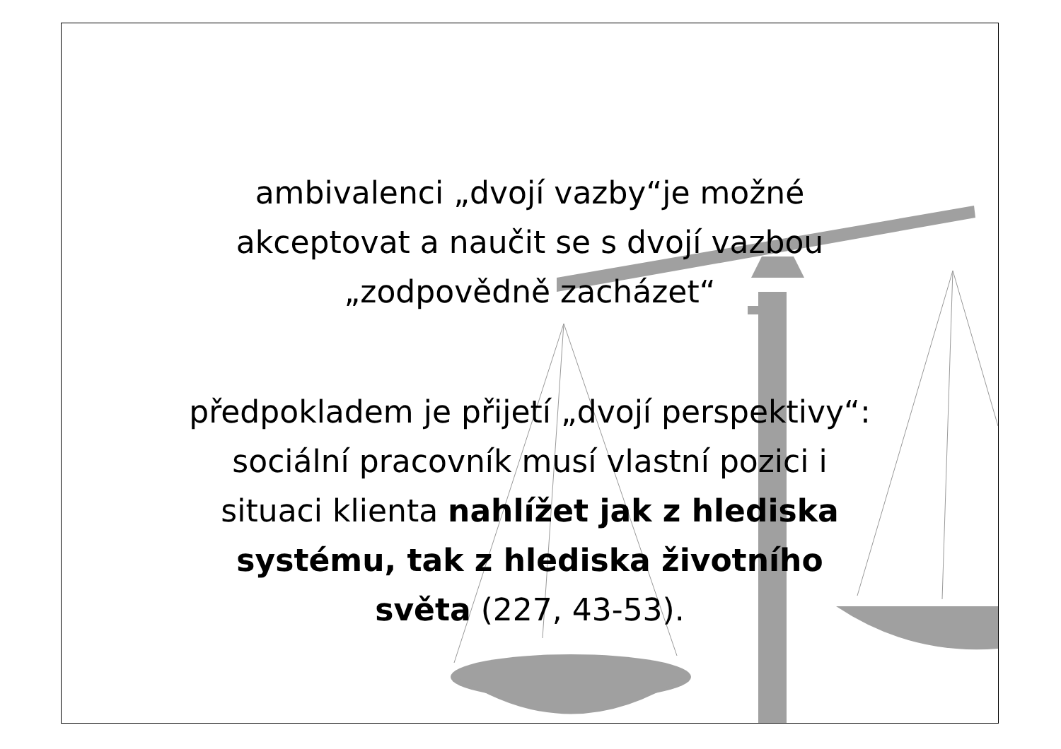ambivalenci „dvojí vazby“je možné
akceptovat a naučit se s dvojí vazbou
„zodpovědně zacházet“
předpokladem je přijetí „dvojí perspektivy“:
sociální pracovník musí vlastní pozici i
situaci klienta nahlížet jak z hlediska
systému, tak z hlediska životního
světa (227, 43-53).